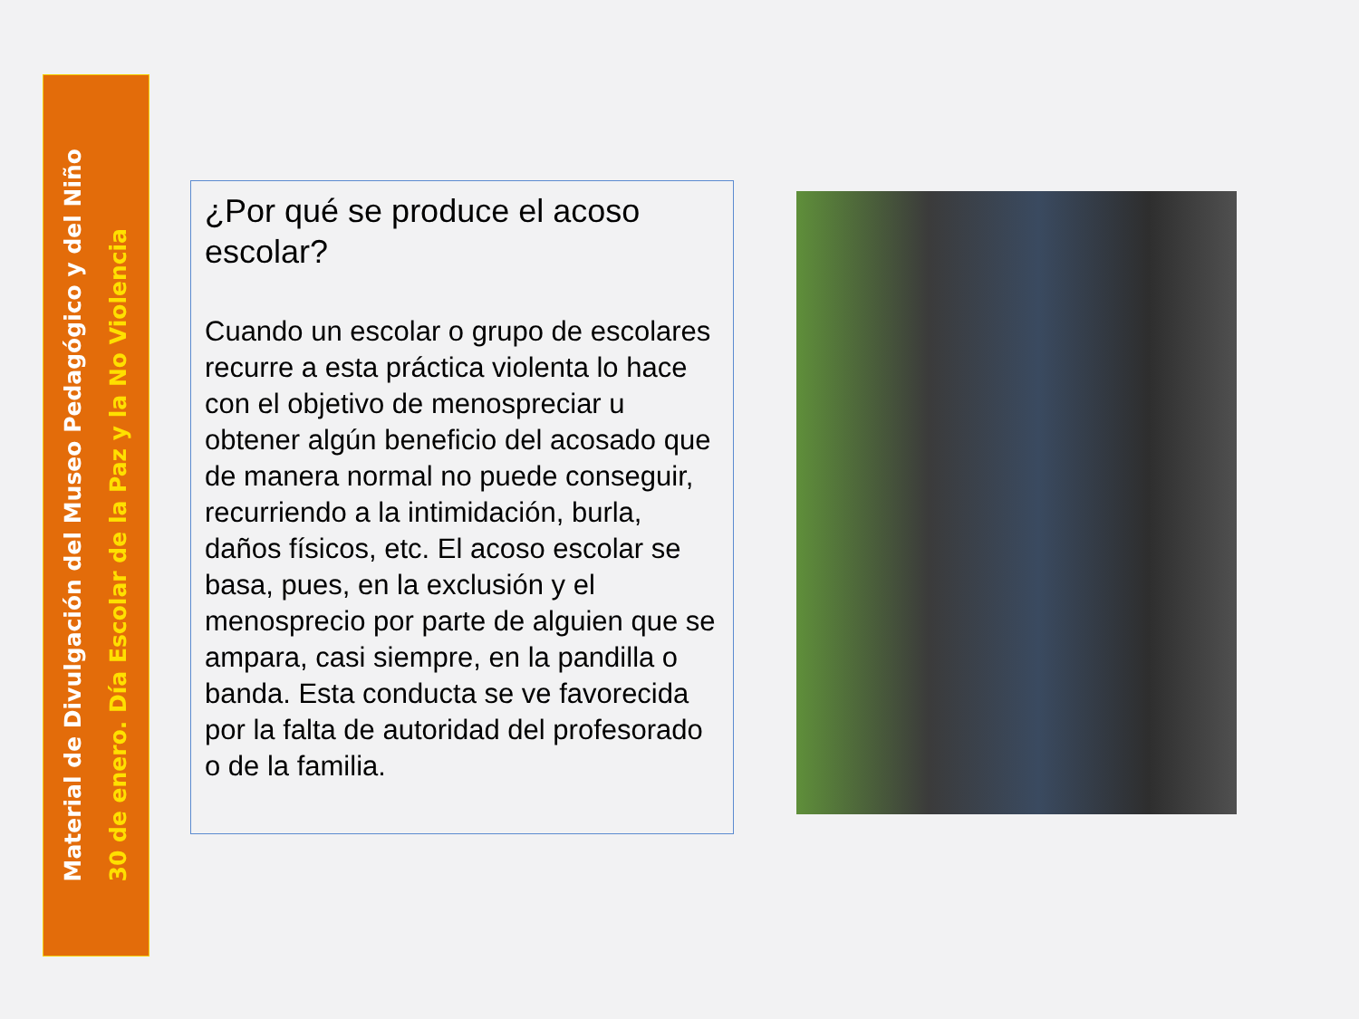Material de Divulgación del Museo Pedagógico y del Niño
30 de enero. Día Escolar de la Paz y la No Violencia
¿Por qué se produce el acoso escolar?
Cuando un escolar o grupo de escolares recurre a esta práctica violenta lo hace con el objetivo de menospreciar u obtener algún beneficio del acosado que de manera normal no puede conseguir, recurriendo a la intimidación, burla, daños físicos, etc. El acoso escolar se basa, pues, en la exclusión y el menosprecio por parte de alguien que se ampara, casi siempre, en la pandilla o banda. Esta conducta se ve favorecida por la falta de autoridad del profesorado o de la familia.